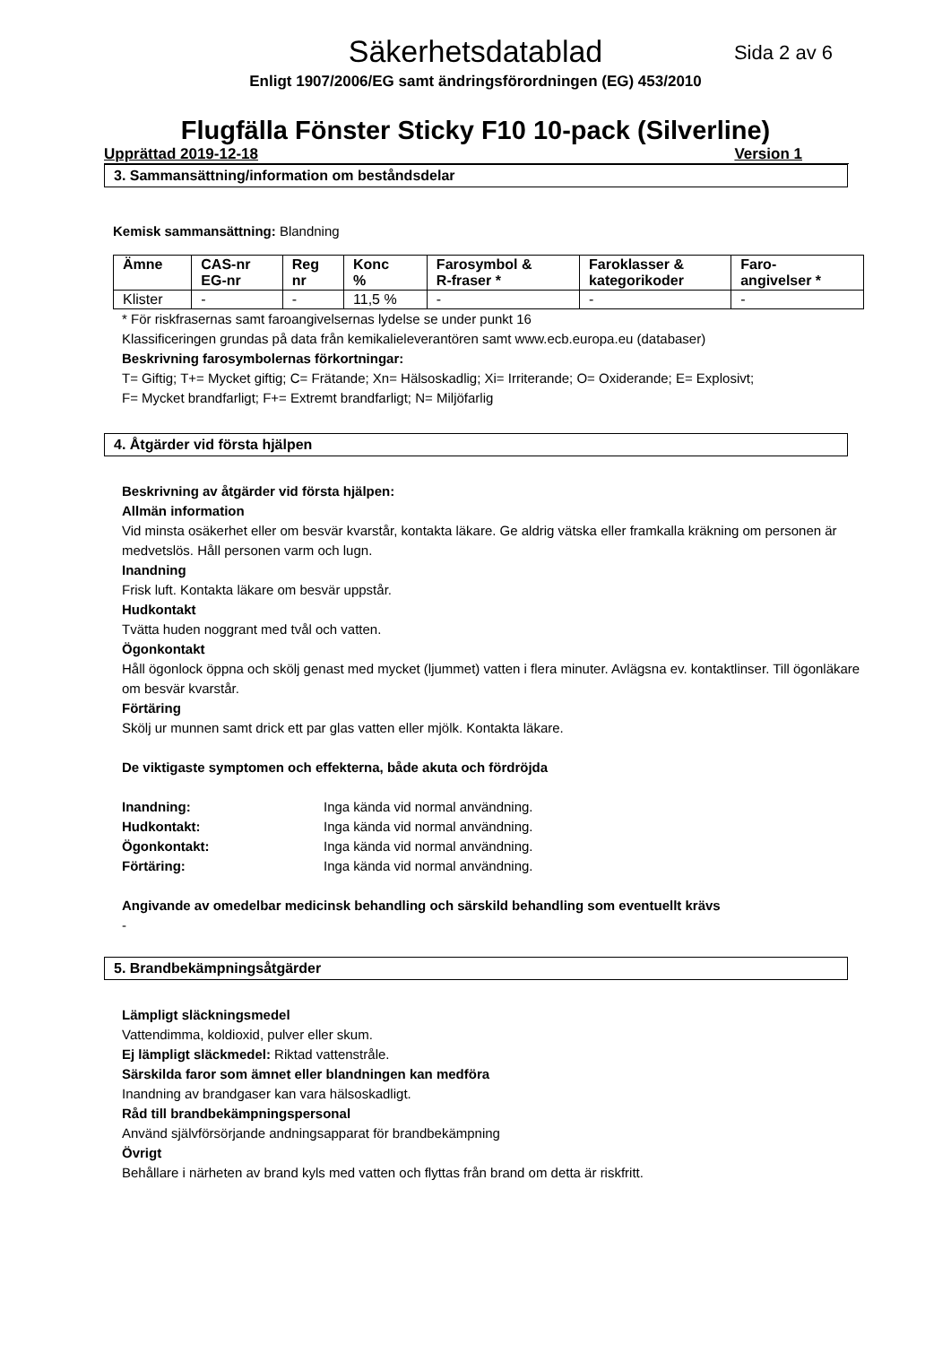Säkerhetsdatablad
Sida 2 av 6
Enligt 1907/2006/EG samt ändringsförordningen (EG) 453/2010
Flugfälla Fönster Sticky F10 10-pack (Silverline)
Upprättad 2019-12-18 Version 1
3. Sammansättning/information om beståndsdelar
Kemisk sammansättning: Blandning
| Ämne | CAS-nr EG-nr | Reg nr | Konc % | Farosymbol & R-fraser * | Faroklasser & kategorikoder | Faro- angivelser * |
| --- | --- | --- | --- | --- | --- | --- |
| Klister | - | - | 11,5 % | - | - | - |
* För riskfrasernas samt faroangivelsernas lydelse se under punkt 16
Klassificeringen grundas på data från kemikalieleverantören samt www.ecb.europa.eu (databaser)
Beskrivning farosymbolernas förkortningar:
T= Giftig; T+= Mycket giftig; C= Frätande; Xn= Hälsoskadlig; Xi= Irriterande; O= Oxiderande; E= Explosivt;
F= Mycket brandfarligt; F+= Extremt brandfarligt; N= Miljöfarlig
4. Åtgärder vid första hjälpen
Beskrivning av åtgärder vid första hjälpen:
Allmän information
Vid minsta osäkerhet eller om besvär kvarstår, kontakta läkare. Ge aldrig vätska eller framkalla kräkning om personen är medvetslös. Håll personen varm och lugn.
Inandning
Frisk luft. Kontakta läkare om besvär uppstår.
Hudkontakt
Tvätta huden noggrant med tvål och vatten.
Ögonkontakt
Håll ögonlock öppna och skölj genast med mycket (ljummet) vatten i flera minuter. Avlägsna ev. kontaktlinser. Till ögonläkare om besvär kvarstår.
Förtäring
Skölj ur munnen samt drick ett par glas vatten eller mjölk. Kontakta läkare.
De viktigaste symptomen och effekterna, både akuta och fördröjda
Inandning: Inga kända vid normal användning.
Hudkontakt: Inga kända vid normal användning.
Ögonkontakt: Inga kända vid normal användning.
Förtäring: Inga kända vid normal användning.
Angivande av omedelbar medicinsk behandling och särskild behandling som eventuellt krävs
-
5. Brandbekämpningsåtgärder
Lämpligt släckningsmedel
Vattendimma, koldioxid, pulver eller skum.
Ej lämpligt släckmedel: Riktad vattenstråle.
Särskilda faror som ämnet eller blandningen kan medföra
Inandning av brandgaser kan vara hälsoskadligt.
Råd till brandbekämpningspersonal
Använd självförsörjande andningsapparat för brandbekämpning
Övrigt
Behållare i närheten av brand kyls med vatten och flyttas från brand om detta är riskfritt.